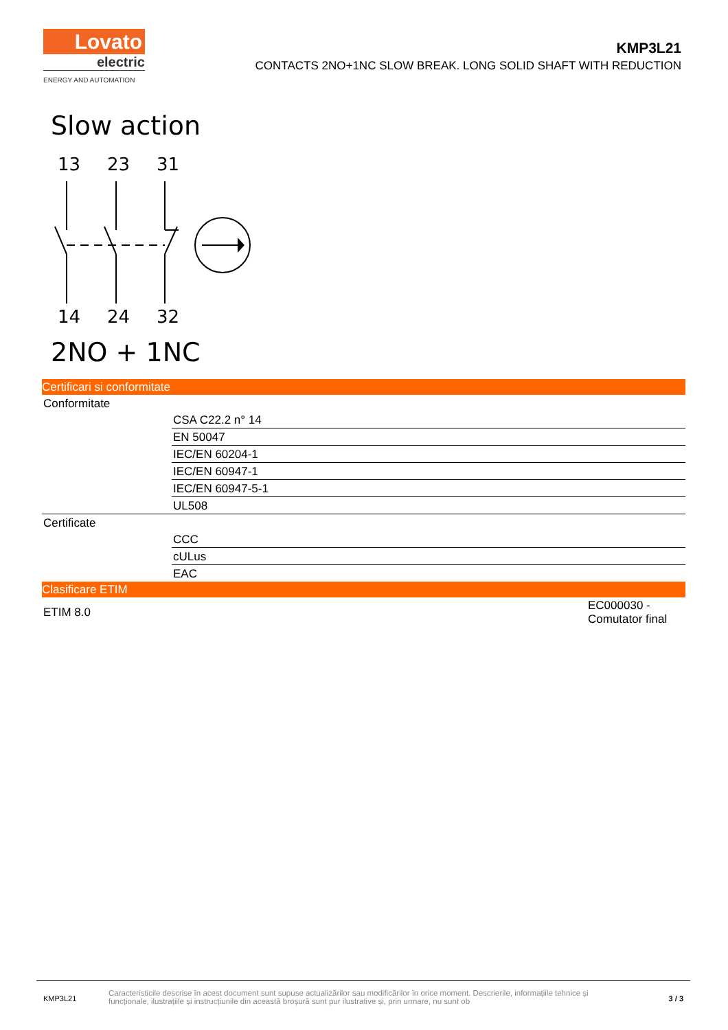Lovato
electric
ENERGY AND AUTOMATION
KMP3L21
CONTACTS 2NO+1NC SLOW BREAK. LONG SOLID SHAFT WITH REDUCTION
Slow action
13
23
31
14
24
32
2NO + 1NC
Certificari si conformitate
| Conformitate | |
| | CSA C22.2 n° 14 |
| | EN 50047 |
| | IEC/EN 60204-1 |
| | IEC/EN 60947-1 |
| | IEC/EN 60947-5-1 |
| | UL508 |
| Certificate | |
| | CCC |
| | cULus |
| | EAC |
Clasificare ETIM
| ETIM 8.0 | EC000030 - Comutator final |
KMP3L21
Caracteristicile descrise în acest document sunt supuse actualizărilor sau modificărilor în orice moment. Descrierile, informațiile tehnice și funcționale, ilustrațiile și instrucțiunile din această broșură sunt pur ilustrative și, prin urmare, nu sunt ob
3 / 3